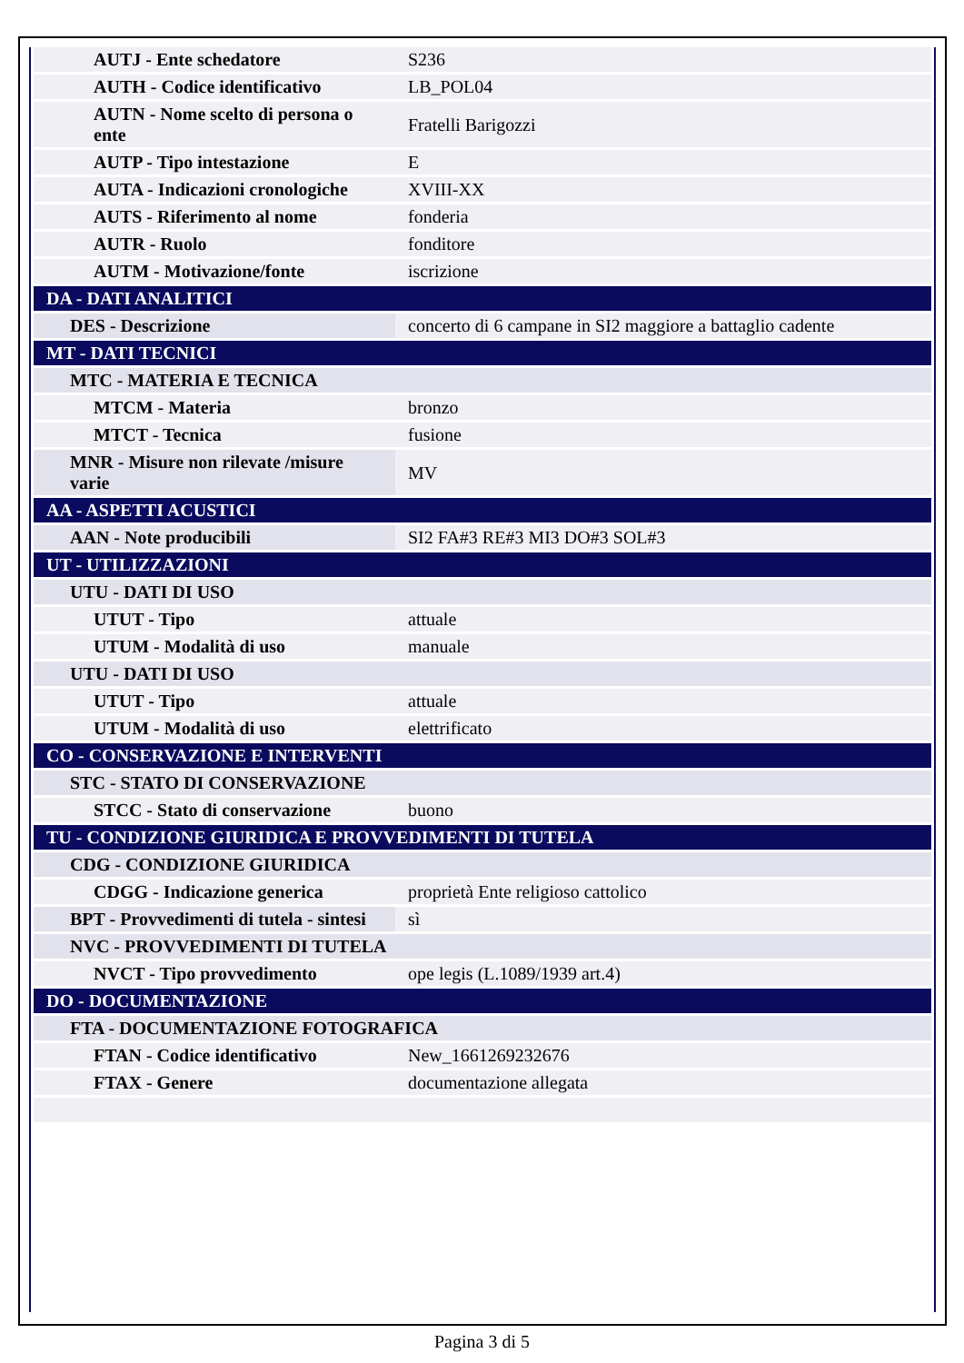| AUTJ - Ente schedatore | S236 |
| AUTH - Codice identificativo | LB_POL04 |
| AUTN - Nome scelto di persona o ente | Fratelli Barigozzi |
| AUTP - Tipo intestazione | E |
| AUTA - Indicazioni cronologiche | XVIII-XX |
| AUTS - Riferimento al nome | fonderia |
| AUTR - Ruolo | fonditore |
| AUTM - Motivazione/fonte | iscrizione |
| DA - DATI ANALITICI | |
| DES - Descrizione | concerto di 6 campane in SI2 maggiore a battaglio cadente |
| MT - DATI TECNICI | |
| MTC - MATERIA E TECNICA | |
| MTCM - Materia | bronzo |
| MTCT - Tecnica | fusione |
| MNR - Misure non rilevate /misure varie | MV |
| AA - ASPETTI ACUSTICI | |
| AAN - Note producibili | SI2 FA#3 RE#3 MI3 DO#3 SOL#3 |
| UT - UTILIZZAZIONI | |
| UTU - DATI DI USO | |
| UTUT - Tipo | attuale |
| UTUM - Modalità di uso | manuale |
| UTU - DATI DI USO | |
| UTUT - Tipo | attuale |
| UTUM - Modalità di uso | elettrificato |
| CO - CONSERVAZIONE E INTERVENTI | |
| STC - STATO DI CONSERVAZIONE | |
| STCC - Stato di conservazione | buono |
| TU - CONDIZIONE GIURIDICA E PROVVEDIMENTI DI TUTELA | |
| CDG - CONDIZIONE GIURIDICA | |
| CDGG - Indicazione generica | proprietà Ente religioso cattolico |
| BPT - Provvedimenti di tutela - sintesi | sì |
| NVC - PROVVEDIMENTI DI TUTELA | |
| NVCT - Tipo provvedimento | ope legis (L.1089/1939 art.4) |
| DO - DOCUMENTAZIONE | |
| FTA - DOCUMENTAZIONE FOTOGRAFICA | |
| FTAN - Codice identificativo | New_1661269232676 |
| FTAX - Genere | documentazione allegata |
Pagina 3 di 5